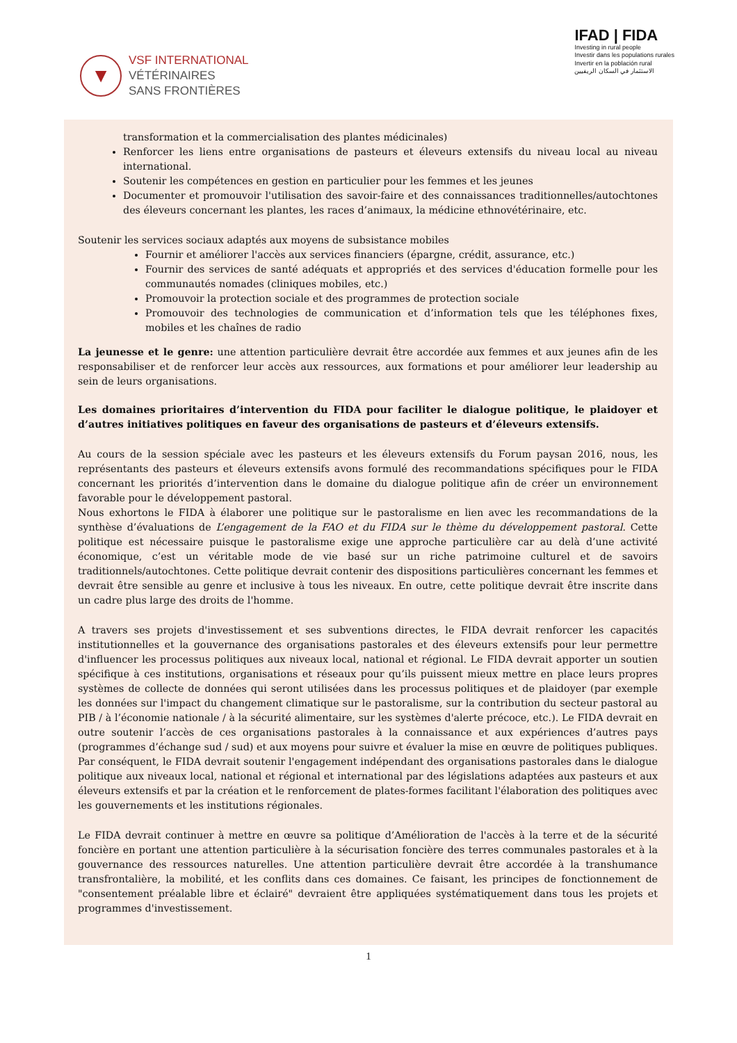▼
VSF INTERNATIONAL
VÉTÉRINAIRES
SANS FRONTIÈRES
IFAD | FIDA
Investing in rural people
Investir dans les populations rurales
Invertir en la población rural
الاستثمار في السكان الريفيين
transformation et la commercialisation des plantes médicinales)
Renforcer les liens entre organisations de pasteurs et éleveurs extensifs du niveau local au niveau international.
Soutenir les compétences en gestion en particulier pour les femmes et les jeunes
Documenter et promouvoir l'utilisation des savoir-faire et des connaissances traditionnelles/autochtones des éleveurs concernant les plantes, les races d’animaux, la médicine ethnovétérinaire, etc.
Soutenir les services sociaux adaptés aux moyens de subsistance mobiles
Fournir et améliorer l'accès aux services financiers (épargne, crédit, assurance, etc.)
Fournir des services de santé adéquats et appropriés et des services d'éducation formelle pour les communautés nomades (cliniques mobiles, etc.)
Promouvoir la protection sociale et des programmes de protection sociale
Promouvoir des technologies de communication et d’information tels que les téléphones fixes, mobiles et les chaînes de radio
La jeunesse et le genre: une attention particulière devrait être accordée aux femmes et aux jeunes afin de les responsabiliser et de renforcer leur accès aux ressources, aux formations et pour améliorer leur leadership au sein de leurs organisations.
Les domaines prioritaires d’intervention du FIDA pour faciliter le dialogue politique, le plaidoyer et d’autres initiatives politiques en faveur des organisations de pasteurs et d’éleveurs extensifs.
Au cours de la session spéciale avec les pasteurs et les éleveurs extensifs du Forum paysan 2016, nous, les représentants des pasteurs et éleveurs extensifs avons formulé des recommandations spécifiques pour le FIDA concernant les priorités d’intervention dans le domaine du dialogue politique afin de créer un environnement favorable pour le développement pastoral.
Nous exhortons le FIDA à élaborer une politique sur le pastoralisme en lien avec les recommandations de la synthèse d’évaluations de L’engagement de la FAO et du FIDA sur le thème du développement pastoral. Cette politique est nécessaire puisque le pastoralisme exige une approche particulière car au delà d’une activité économique, c’est un véritable mode de vie basé sur un riche patrimoine culturel et de savoirs traditionnels/autochtones. Cette politique devrait contenir des dispositions particulières concernant les femmes et devrait être sensible au genre et inclusive à tous les niveaux. En outre, cette politique devrait être inscrite dans un cadre plus large des droits de l'homme.
A travers ses projets d'investissement et ses subventions directes, le FIDA devrait renforcer les capacités institutionnelles et la gouvernance des organisations pastorales et des éleveurs extensifs pour leur permettre d'influencer les processus politiques aux niveaux local, national et régional. Le FIDA devrait apporter un soutien spécifique à ces institutions, organisations et réseaux pour qu’ils puissent mieux mettre en place leurs propres systèmes de collecte de données qui seront utilisées dans les processus politiques et de plaidoyer (par exemple les données sur l'impact du changement climatique sur le pastoralisme, sur la contribution du secteur pastoral au PIB / à l’économie nationale / à la sécurité alimentaire, sur les systèmes d'alerte précoce, etc.). Le FIDA devrait en outre soutenir l’accès de ces organisations pastorales à la connaissance et aux expériences d’autres pays (programmes d’échange sud / sud) et aux moyens pour suivre et évaluer la mise en œuvre de politiques publiques. Par conséquent, le FIDA devrait soutenir l'engagement indépendant des organisations pastorales dans le dialogue politique aux niveaux local, national et régional et international par des législations adaptées aux pasteurs et aux éleveurs extensifs et par la création et le renforcement de plates-formes facilitant l'élaboration des politiques avec les gouvernements et les institutions régionales.
Le FIDA devrait continuer à mettre en œuvre sa politique d’Amélioration de l'accès à la terre et de la sécurité foncière en portant une attention particulière à la sécurisation foncière des terres communales pastorales et à la gouvernance des ressources naturelles. Une attention particulière devrait être accordée à la transhumance transfrontalière, la mobilité, et les conflits dans ces domaines. Ce faisant, les principes de fonctionnement de "consentement préalable libre et éclairé" devraient être appliquées systématiquement dans tous les projets et programmes d'investissement.
1